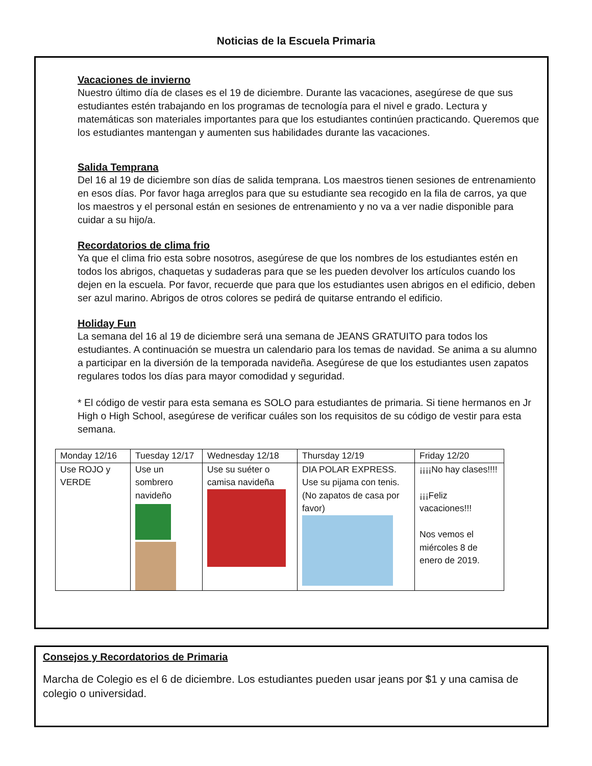Noticias de la Escuela Primaria
Vacaciones de invierno
Nuestro último día de clases es el 19 de diciembre. Durante las vacaciones, asegúrese de que sus estudiantes estén trabajando en los programas de tecnología para el nivel e grado. Lectura y matemáticas son materiales importantes para que los estudiantes continúen practicando. Queremos que los estudiantes mantengan y aumenten sus habilidades durante las vacaciones.
Salida Temprana
Del 16 al 19 de diciembre son días de salida temprana. Los maestros tienen sesiones de entrenamiento en esos días. Por favor haga arreglos para que su estudiante sea recogido en la fila de carros, ya que los maestros y el personal están en sesiones de entrenamiento y no va a ver nadie disponible para cuidar a su hijo/a.
Recordatorios de clima frio
Ya que el clima frio esta sobre nosotros, asegúrese de que los nombres de los estudiantes estén en todos los abrigos, chaquetas y sudaderas para que se les pueden devolver los artículos cuando los dejen en la escuela. Por favor, recuerde que para que los estudiantes usen abrigos en el edificio, deben ser azul marino. Abrigos de otros colores se pedirá de quitarse entrando el edificio.
Holiday Fun
La semana del 16 al 19 de diciembre será una semana de JEANS GRATUITO para todos los estudiantes. A continuación se muestra un calendario para los temas de navidad. Se anima a su alumno a participar en la diversión de la temporada navideña. Asegúrese de que los estudiantes usen zapatos regulares todos los días para mayor comodidad y seguridad.
* El código de vestir para esta semana es SOLO para estudiantes de primaria. Si tiene hermanos en Jr High o High School, asegúrese de verificar cuáles son los requisitos de su código de vestir para esta semana.
| Monday 12/16 | Tuesday 12/17 | Wednesday 12/18 | Thursday 12/19 | Friday 12/20 |
| Use ROJO y VERDE | Use un sombrero navideño | Use su suéter o camisa navideña | DIA POLAR EXPRESS. Use su pijama con tenis. (No zapatos de casa por favor) | ¡¡¡¡No hay clases!!!! ¡¡¡Feliz vacaciones!!! Nos vemos el miércoles 8 de enero de 2019. |
Consejos y Recordatorios de Primaria
Marcha de Colegio es el 6 de diciembre. Los estudiantes pueden usar jeans por $1 y una camisa de colegio o universidad.